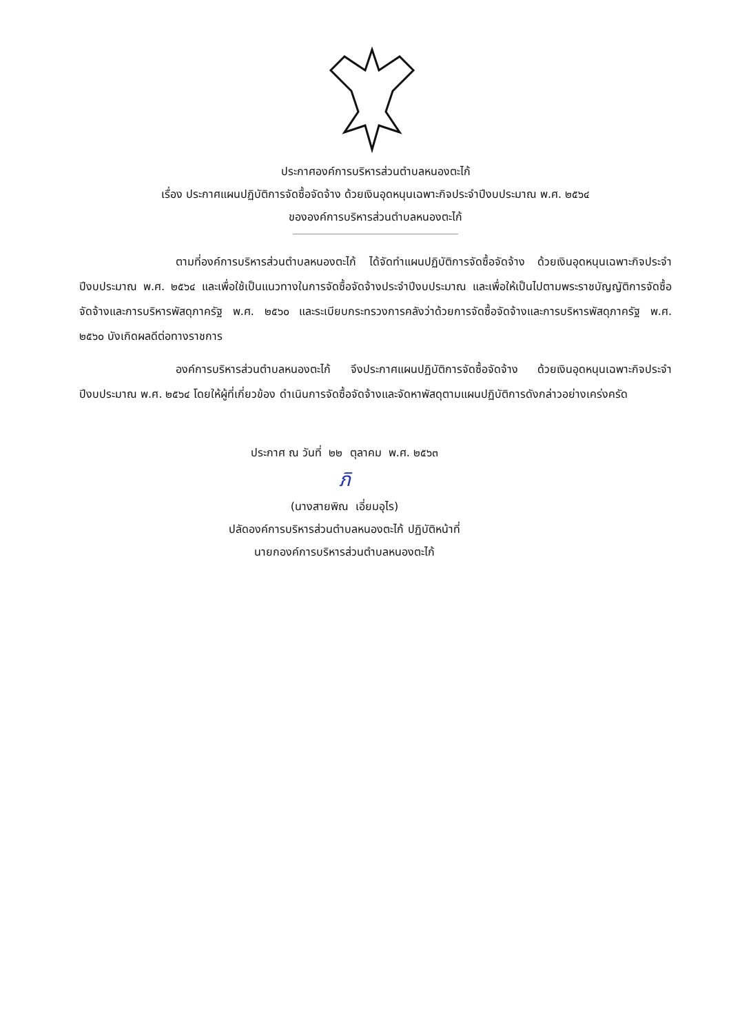ประกาศองค์การบริหารส่วนตำบลหนองตะไก้
เรื่อง ประกาศแผนปฏิบัติการจัดซื้อจัดจ้าง ด้วยเงินอุดหนุนเฉพาะกิจประจำปีงบประมาณ พ.ศ. ๒๕๖๔
ขององค์การบริหารส่วนตำบลหนองตะไก้
ตามที่องค์การบริหารส่วนตำบลหนองตะไก้ ได้จัดทำแผนปฏิบัติการจัดซื้อจัดจ้าง ด้วยเงินอุดหนุนเฉพาะกิจประจำปีงบประมาณ พ.ศ. ๒๕๖๔ และเพื่อใช้เป็นแนวทางในการจัดซื้อจัดจ้างประจำปีงบประมาณ และเพื่อให้เป็นไปตามพระราชบัญญัติการจัดซื้อจัดจ้างและการบริหารพัสดุภาครัฐ พ.ศ. ๒๕๖๐ และระเบียบกระทรวงการคลังว่าด้วยการจัดซื้อจัดจ้างและการบริหารพัสดุภาครัฐ พ.ศ. ๒๕๖๐ บังเกิดผลดีต่อทางราชการ
องค์การบริหารส่วนตำบลหนองตะไก้ จึงประกาศแผนปฏิบัติการจัดซื้อจัดจ้าง ด้วยเงินอุดหนุนเฉพาะกิจประจำปีงบประมาณ พ.ศ. ๒๕๖๔ โดยให้ผู้ที่เกี่ยวข้อง ดำเนินการจัดซื้อจัดจ้างและจัดหาพัสดุตามแผนปฏิบัติการดังกล่าวอย่างเคร่งครัด
ประกาศ ณ วันที่ ๒๒ ตุลาคม พ.ศ. ๒๕๖๓
ภิ
(นางสายพิณ เอี่ยมอุไร)
ปลัดองค์การบริหารส่วนตำบลหนองตะไก้ ปฏิบัติหน้าที่
นายกองค์การบริหารส่วนตำบลหนองตะไก้